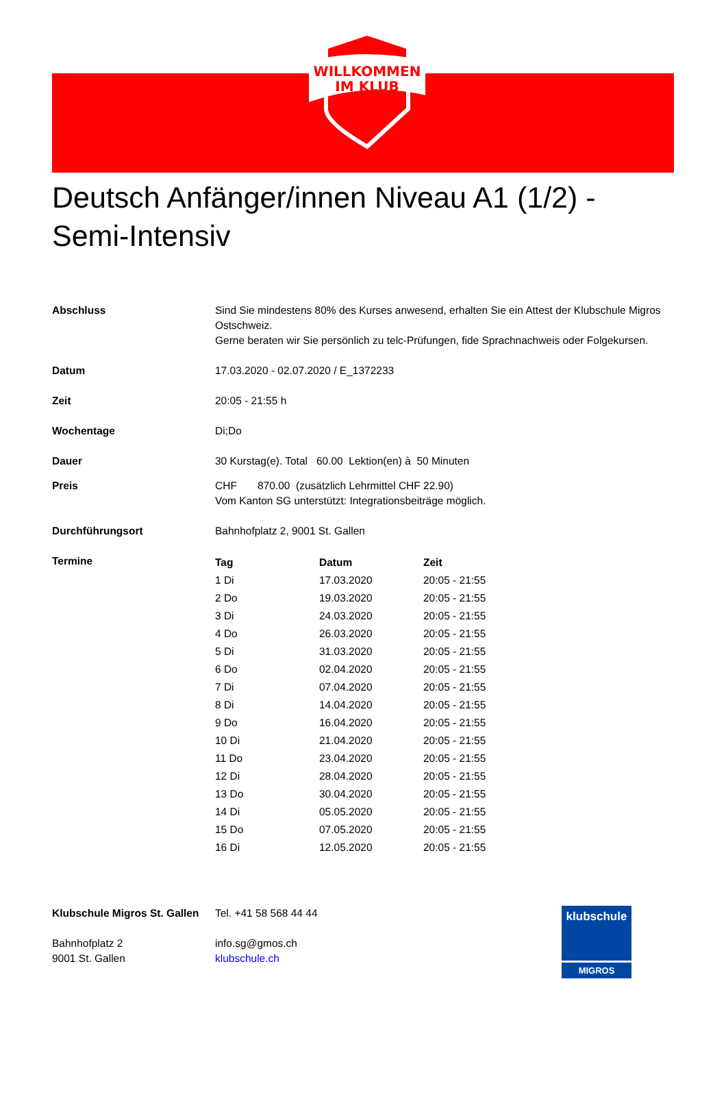WILLKOMMEN
IM KLUB
Deutsch Anfänger/innen Niveau A1 (1/2) - Semi-Intensiv
| Abschluss | Sind Sie mindestens 80% des Kurses anwesend, erhalten Sie ein Attest der Klubschule Migros Ostschweiz. Gerne beraten wir Sie persönlich zu telc-Prüfungen, fide Sprachnachweis oder Folgekursen. |
| Datum | 17.03.2020 - 02.07.2020 / E_1372233 |
| Zeit | 20:05 - 21:55 h |
| Wochentage | Di;Do |
| Dauer | 30 Kurstag(e). Total 60.00 Lektion(en) à 50 Minuten |
| Preis | CHF 870.00 (zusätzlich Lehrmittel CHF 22.90) Vom Kanton SG unterstützt: Integrationsbeiträge möglich. |
| Durchführungsort | Bahnhofplatz 2, 9001 St. Gallen |
| Termine | / Tag / Datum / Zeit / / --- / --- / --- / / 1 Di / 17.03.2020 / 20:05 - 21:55 / / 2 Do / 19.03.2020 / 20:05 - 21:55 / / 3 Di / 24.03.2020 / 20:05 - 21:55 / / 4 Do / 26.03.2020 / 20:05 - 21:55 / / 5 Di / 31.03.2020 / 20:05 - 21:55 / / 6 Do / 02.04.2020 / 20:05 - 21:55 / / 7 Di / 07.04.2020 / 20:05 - 21:55 / / 8 Di / 14.04.2020 / 20:05 - 21:55 / / 9 Do / 16.04.2020 / 20:05 - 21:55 / / 10 Di / 21.04.2020 / 20:05 - 21:55 / / 11 Do / 23.04.2020 / 20:05 - 21:55 / / 12 Di / 28.04.2020 / 20:05 - 21:55 / / 13 Do / 30.04.2020 / 20:05 - 21:55 / / 14 Di / 05.05.2020 / 20:05 - 21:55 / / 15 Do / 07.05.2020 / 20:05 - 21:55 / / 16 Di / 12.05.2020 / 20:05 - 21:55 / |
Klubschule Migros St. Gallen
Bahnhofplatz 2
9001 St. Gallen
Tel. +41 58 568 44 44
info.sg@gmos.ch
klubschule.ch
klubschule
MIGROS